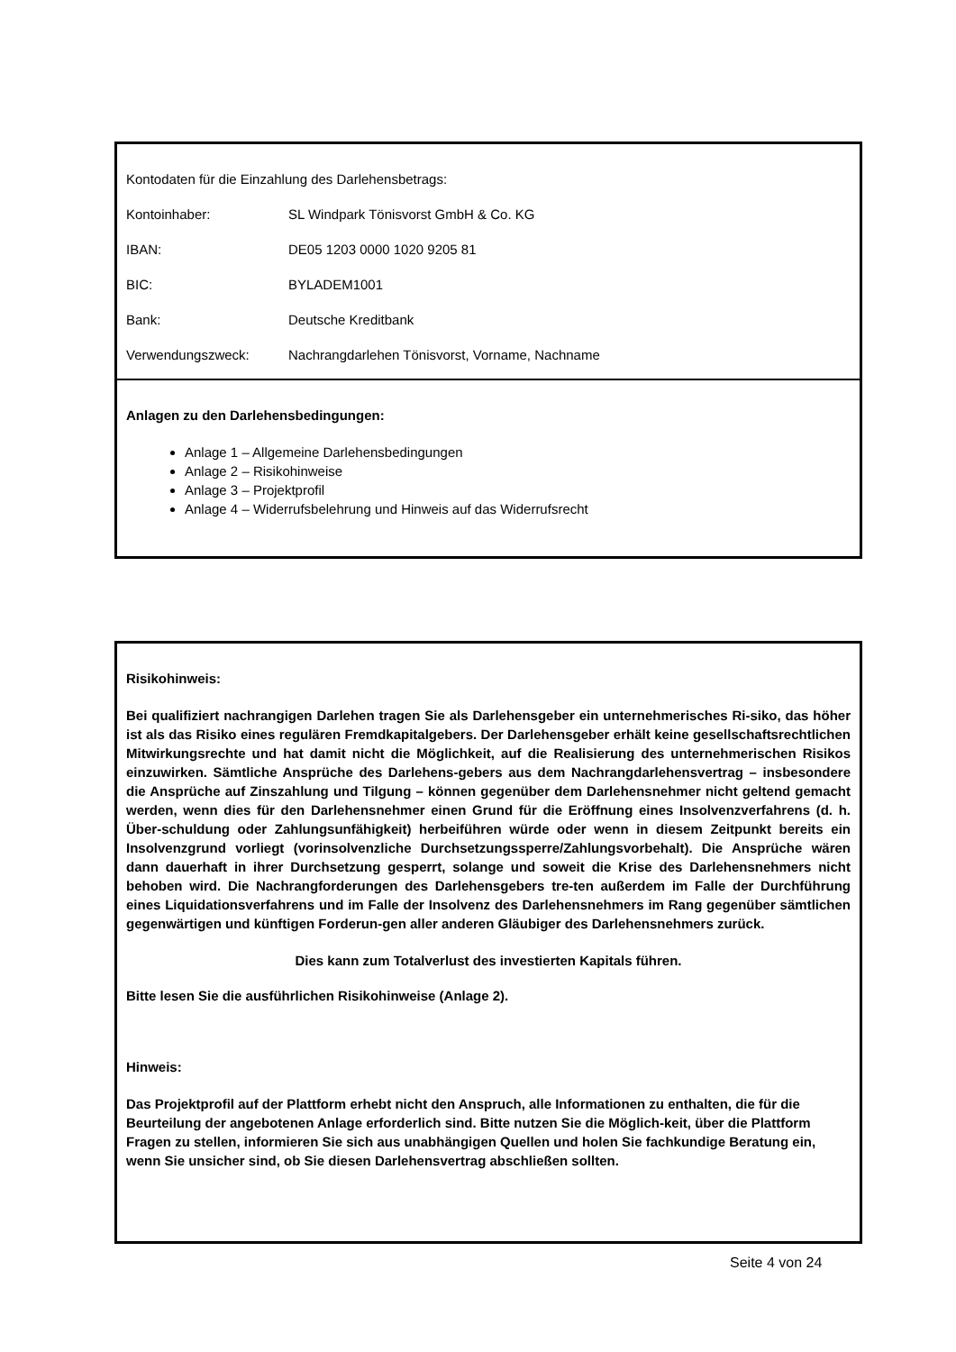Kontodaten für die Einzahlung des Darlehensbetrags:
Kontoinhaber: SL Windpark Tönisvorst GmbH & Co. KG
IBAN: DE05 1203 0000 1020 9205 81
BIC: BYLADEM1001
Bank: Deutsche Kreditbank
Verwendungszweck: Nachrangdarlehen Tönisvorst, Vorname, Nachname
Anlagen zu den Darlehensbedingungen:
Anlage 1 – Allgemeine Darlehensbedingungen
Anlage 2 – Risikohinweise
Anlage 3 – Projektprofil
Anlage 4 – Widerrufsbelehrung und Hinweis auf das Widerrufsrecht
Risikohinweis:
Bei qualifiziert nachrangigen Darlehen tragen Sie als Darlehensgeber ein unternehmerisches Ri-siko, das höher ist als das Risiko eines regulären Fremdkapitalgebers. Der Darlehensgeber erhält keine gesellschaftsrechtlichen Mitwirkungsrechte und hat damit nicht die Möglichkeit, auf die Realisierung des unternehmerischen Risikos einzuwirken. Sämtliche Ansprüche des Darlehens-gebers aus dem Nachrangdarlehensvertrag – insbesondere die Ansprüche auf Zinszahlung und Tilgung – können gegenüber dem Darlehensnehmer nicht geltend gemacht werden, wenn dies für den Darlehensnehmer einen Grund für die Eröffnung eines Insolvenzverfahrens (d. h. Über-schuldung oder Zahlungsunfähigkeit) herbeiführen würde oder wenn in diesem Zeitpunkt bereits ein Insolvenzgrund vorliegt (vorinsolvenzliche Durchsetzungssperre/Zahlungsvorbehalt). Die Ansprüche wären dann dauerhaft in ihrer Durchsetzung gesperrt, solange und soweit die Krise des Darlehensnehmers nicht behoben wird. Die Nachrangforderungen des Darlehensgebers tre-ten außerdem im Falle der Durchführung eines Liquidationsverfahrens und im Falle der Insolvenz des Darlehensnehmers im Rang gegenüber sämtlichen gegenwärtigen und künftigen Forderun-gen aller anderen Gläubiger des Darlehensnehmers zurück.
Dies kann zum Totalverlust des investierten Kapitals führen.
Bitte lesen Sie die ausführlichen Risikohinweise (Anlage 2).
Hinweis:
Das Projektprofil auf der Plattform erhebt nicht den Anspruch, alle Informationen zu enthalten, die für die Beurteilung der angebotenen Anlage erforderlich sind. Bitte nutzen Sie die Möglich-keit, über die Plattform Fragen zu stellen, informieren Sie sich aus unabhängigen Quellen und holen Sie fachkundige Beratung ein, wenn Sie unsicher sind, ob Sie diesen Darlehensvertrag abschließen sollten.
Seite 4 von 24